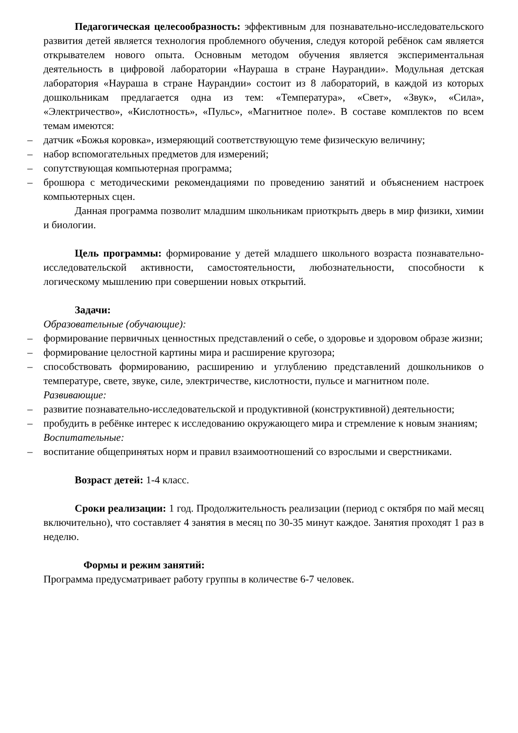Педагогическая целесообразность: эффективным для познавательно-исследовательского развития детей является технология проблемного обучения, следуя которой ребёнок сам является открывателем нового опыта. Основным методом обучения является экспериментальная деятельность в цифровой лаборатории «Наураша в стране Наурандии». Модульная детская лаборатория «Наураша в стране Наурандии» состоит из 8 лабораторий, в каждой из которых дошкольникам предлагается одна из тем: «Температура», «Свет», «Звук», «Сила», «Электричество», «Кислотность», «Пульс», «Магнитное поле». В составе комплектов по всем темам имеются:
– датчик «Божья коровка», измеряющий соответствующую теме физическую величину;
– набор вспомогательных предметов для измерений;
– сопутствующая компьютерная программа;
– брошюра с методическими рекомендациями по проведению занятий и объяснением настроек компьютерных сцен.
Данная программа позволит младшим школьникам приоткрыть дверь в мир физики, химии и биологии.
Цель программы: формирование у детей младшего школьного возраста познавательно-исследовательской активности, самостоятельности, любознательности, способности к логическому мышлению при совершении новых открытий.
Задачи:
Образовательные (обучающие):
– формирование первичных ценностных представлений о себе, о здоровье и здоровом образе жизни;
– формирование целостной картины мира и расширение кругозора;
– способствовать формированию, расширению и углублению представлений дошкольников о температуре, свете, звуке, силе, электричестве, кислотности, пульсе и магнитном поле.
Развивающие:
– развитие познавательно-исследовательской и продуктивной (конструктивной) деятельности;
– пробудить в ребёнке интерес к исследованию окружающего мира и стремление к новым знаниям;
Воспитательные:
– воспитание общепринятых норм и правил взаимоотношений со взрослыми и сверстниками.
Возраст детей: 1-4 класс.
Сроки реализации: 1 год. Продолжительность реализации (период с октября по май месяц включительно), что составляет 4 занятия в месяц по 30-35 минут каждое. Занятия проходят 1 раз в неделю.
Формы и режим занятий:
Программа предусматривает работу группы в количестве 6-7 человек.